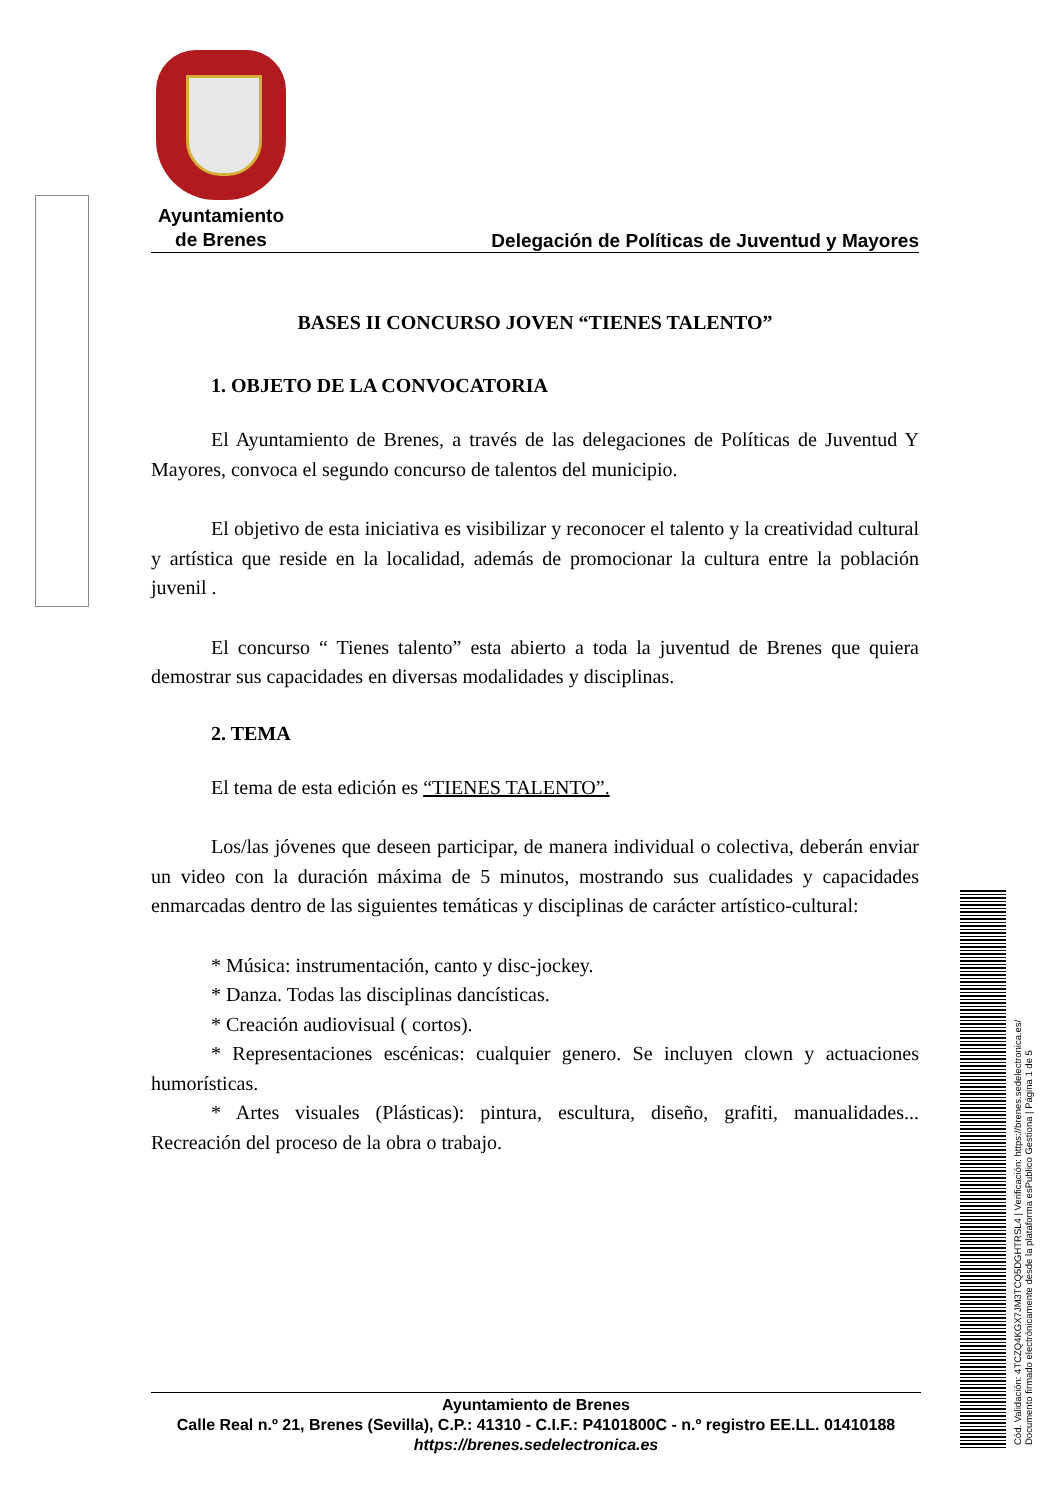Ayuntamiento
de Brenes
Delegación de Políticas de Juventud y Mayores
BASES II CONCURSO JOVEN “TIENES TALENTO”
1. OBJETO DE LA CONVOCATORIA
El Ayuntamiento de Brenes, a través de las delegaciones de Políticas de Juventud Y Mayores, convoca el segundo concurso de talentos del municipio.
El objetivo de esta iniciativa es visibilizar y reconocer el talento y la creatividad cultural y artística que reside en la localidad, además de promocionar la cultura entre la población juvenil .
El concurso “ Tienes talento” esta abierto a toda la juventud de Brenes que quiera demostrar sus capacidades en diversas modalidades y disciplinas.
2. TEMA
El tema de esta edición es “TIENES TALENTO”.
Los/las jóvenes que deseen participar, de manera individual o colectiva, deberán enviar un video con la duración máxima de 5 minutos, mostrando sus cualidades y capacidades enmarcadas dentro de las siguientes temáticas y disciplinas de carácter artístico-cultural:
* Música: instrumentación, canto y disc-jockey.
* Danza. Todas las disciplinas dancísticas.
* Creación audiovisual ( cortos).
* Representaciones escénicas: cualquier genero. Se incluyen clown y actuaciones humorísticas.
* Artes visuales (Plásticas): pintura, escultura, diseño, grafiti, manualidades... Recreación del proceso de la obra o trabajo.
Ayuntamiento de Brenes
Calle Real n.º 21, Brenes (Sevilla), C.P.: 41310 - C.I.F.: P4101800C - n.º registro EE.LL. 01410188
https://brenes.sedelectronica.es
Cód. Validación: 4TCZQ4KGX7JM3TCQ5DGHTRSL4 | Verificación: https://brenes.sedelectronica.es/
Documento firmado electrónicamente desde la plataforma esPublico Gestiona | Página 1 de 5